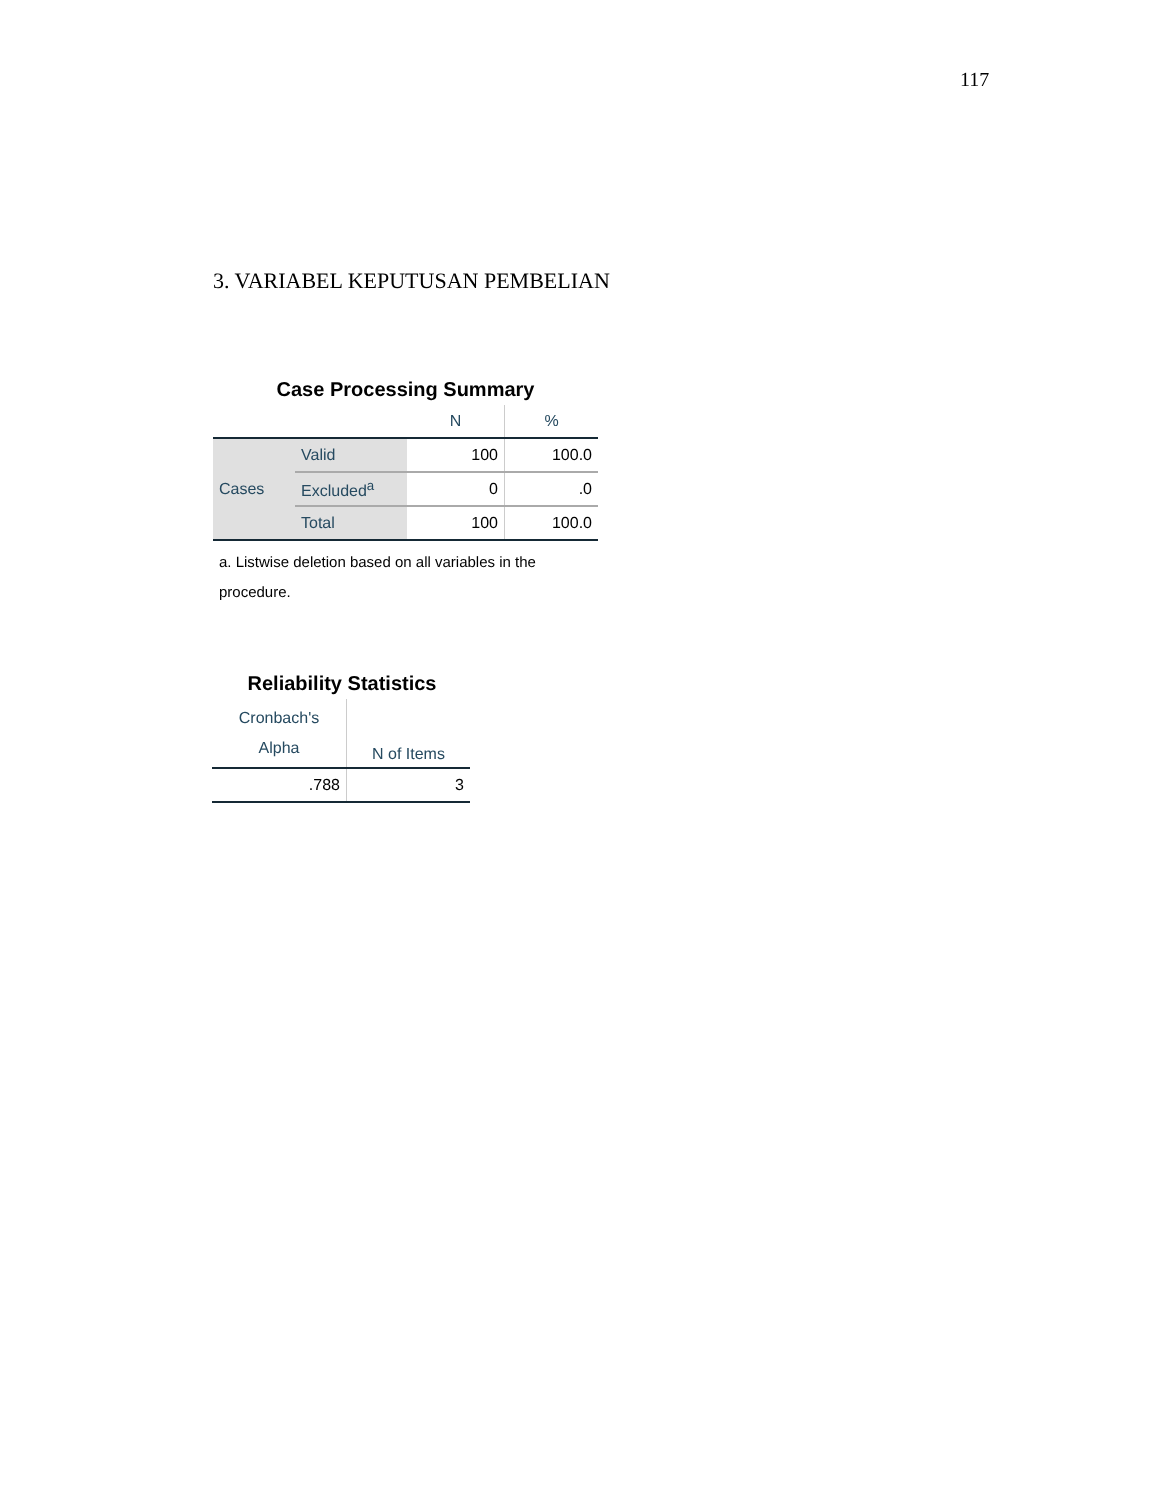117
3. VARIABEL KEPUTUSAN PEMBELIAN
Case Processing Summary
| | | N | % |
| --- | --- | --- | --- |
| Cases | Valid | 100 | 100.0 |
| | Excluded<sup>a</sup> | 0 | .0 |
| | Total | 100 | 100.0 |
a. Listwise deletion based on all variables in the procedure.
Reliability Statistics
| Cronbach's Alpha | N of Items |
| --- | --- |
| .788 | 3 |